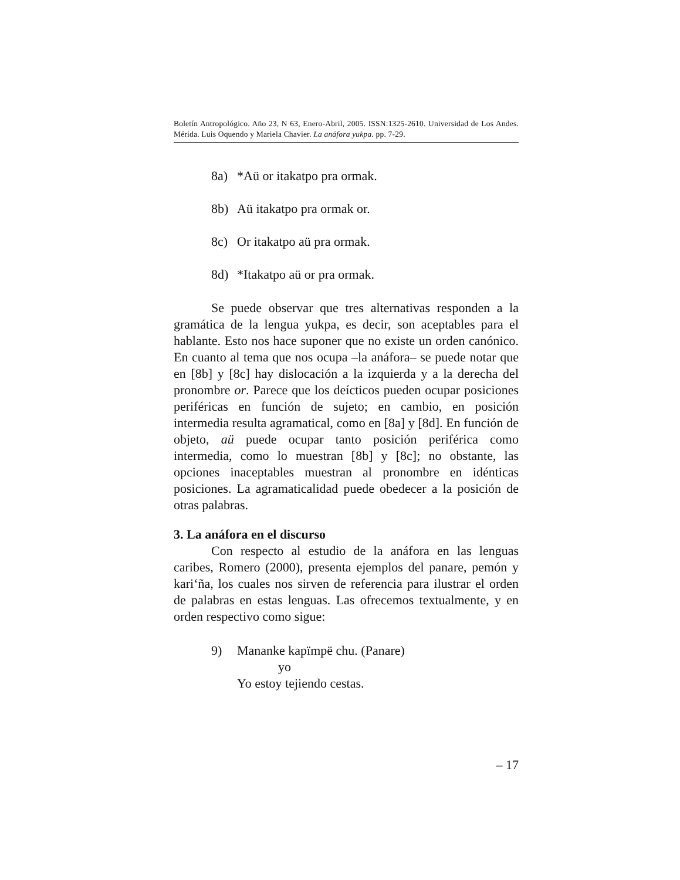Boletín Antropológico. Año 23, N 63, Enero-Abril, 2005. ISSN:1325-2610. Universidad de Los Andes. Mérida. Luis Oquendo y Mariela Chavier. La anáfora yukpa. pp. 7-29.
8a) *Aü or itakatpo pra ormak.
8b) Aü itakatpo pra ormak or.
8c) Or itakatpo aü pra ormak.
8d) *Itakatpo aü or pra ormak.
Se puede observar que tres alternativas responden a la gramática de la lengua yukpa, es decir, son aceptables para el hablante. Esto nos hace suponer que no existe un orden canónico. En cuanto al tema que nos ocupa –la anáfora– se puede notar que en [8b] y [8c] hay dislocación a la izquierda y a la derecha del pronombre or. Parece que los deícticos pueden ocupar posiciones periféricas en función de sujeto; en cambio, en posición intermedia resulta agramatical, como en [8a] y [8d]. En función de objeto, aü puede ocupar tanto posición periférica como intermedia, como lo muestran [8b] y [8c]; no obstante, las opciones inaceptables muestran al pronombre en idénticas posiciones. La agramaticalidad puede obedecer a la posición de otras palabras.
3. La anáfora en el discurso
Con respecto al estudio de la anáfora en las lenguas caribes, Romero (2000), presenta ejemplos del panare, pemón y kari‘ña, los cuales nos sirven de referencia para ilustrar el orden de palabras en estas lenguas. Las ofrecemos textualmente, y en orden respectivo como sigue:
9) Mananke kapïmpë chu. (Panare)
yo
Yo estoy tejiendo cestas.
– 17